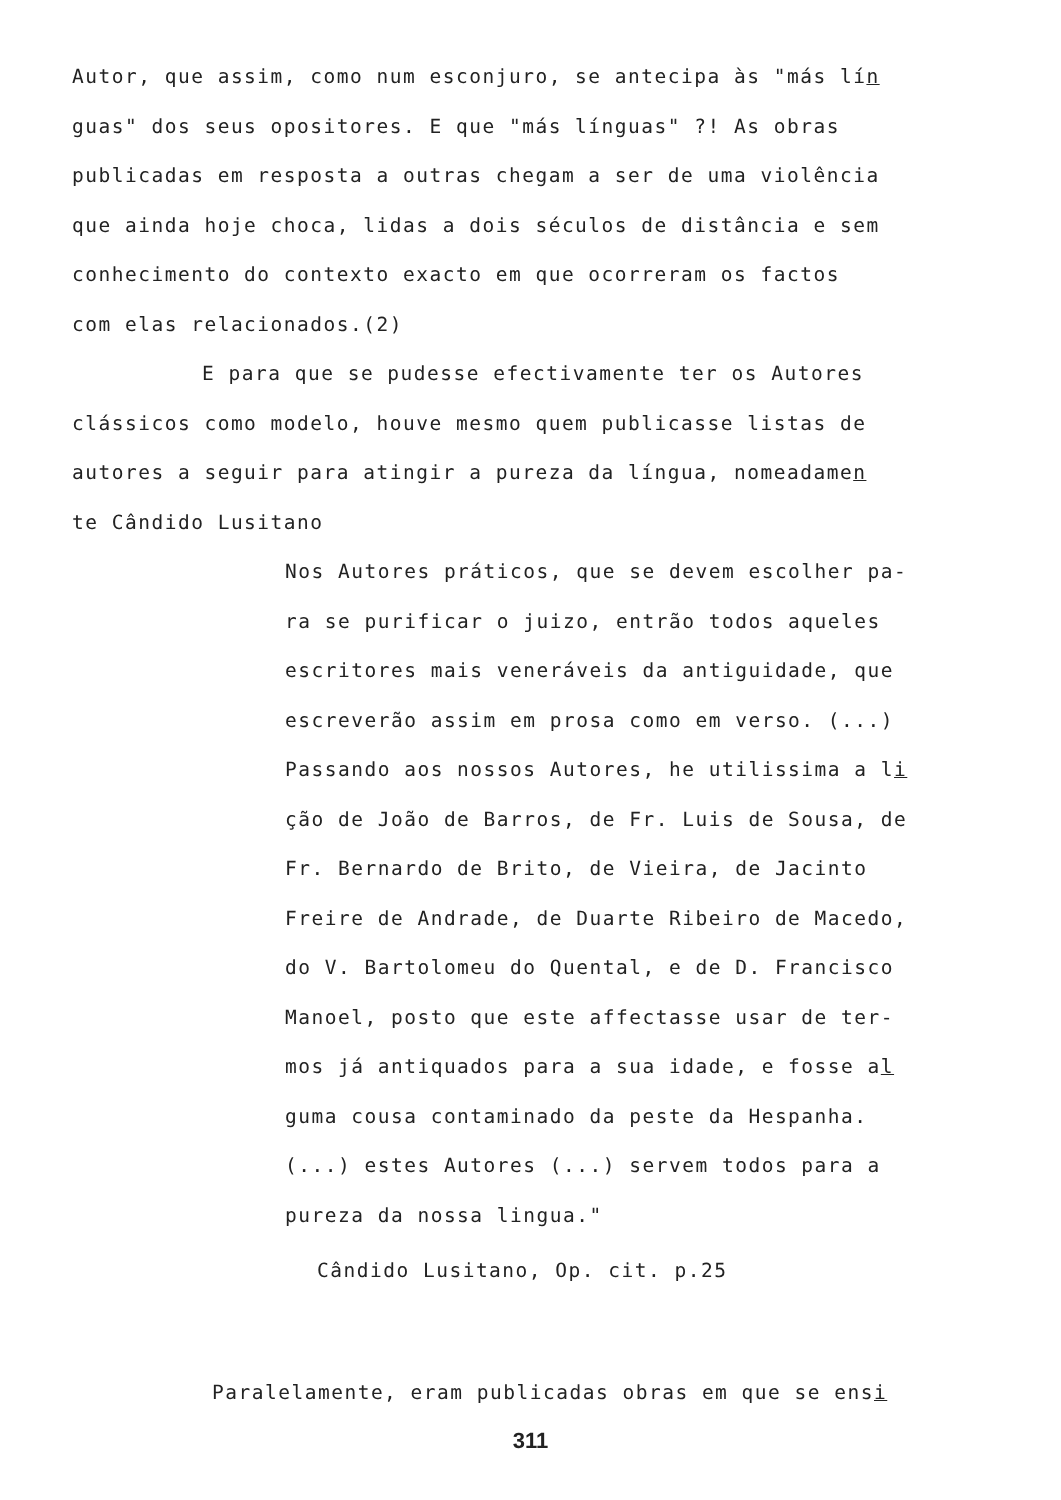Autor, que assim, como num esconjuro, se antecipa às "más lín
guas" dos seus opositores. E que "más línguas" ?! As obras
publicadas em resposta a outras chegam a ser de uma violência
que ainda hoje choca, lidas a dois séculos de distância e sem
conhecimento do contexto exacto em que ocorreram os factos
com elas relacionados.(2)
E para que se pudesse efectivamente ter os Autores
clássicos como modelo, houve mesmo quem publicasse listas de
autores a seguir para atingir a pureza da língua, nomeadamen
te Cândido Lusitano
Nos Autores práticos, que se devem escolher pa-
ra se purificar o juizo, entrão todos aqueles
escritores mais veneráveis da antiguidade, que
escreverão assim em prosa como em verso. (...)
Passando aos nossos Autores, he utilissima a li
ção de João de Barros, de Fr. Luis de Sousa, de
Fr. Bernardo de Brito, de Vieira, de Jacinto
Freire de Andrade, de Duarte Ribeiro de Macedo,
do V. Bartolomeu do Quental, e de D. Francisco
Manoel, posto que este affectasse usar de ter-
mos já antiquados para a sua idade, e fosse al
guma cousa contaminado da peste da Hespanha.
(...) estes Autores (...) servem todos para a
pureza da nossa lingua."
Cândido Lusitano, Op. cit. p.25
Paralelamente, eram publicadas obras em que se ensi
311